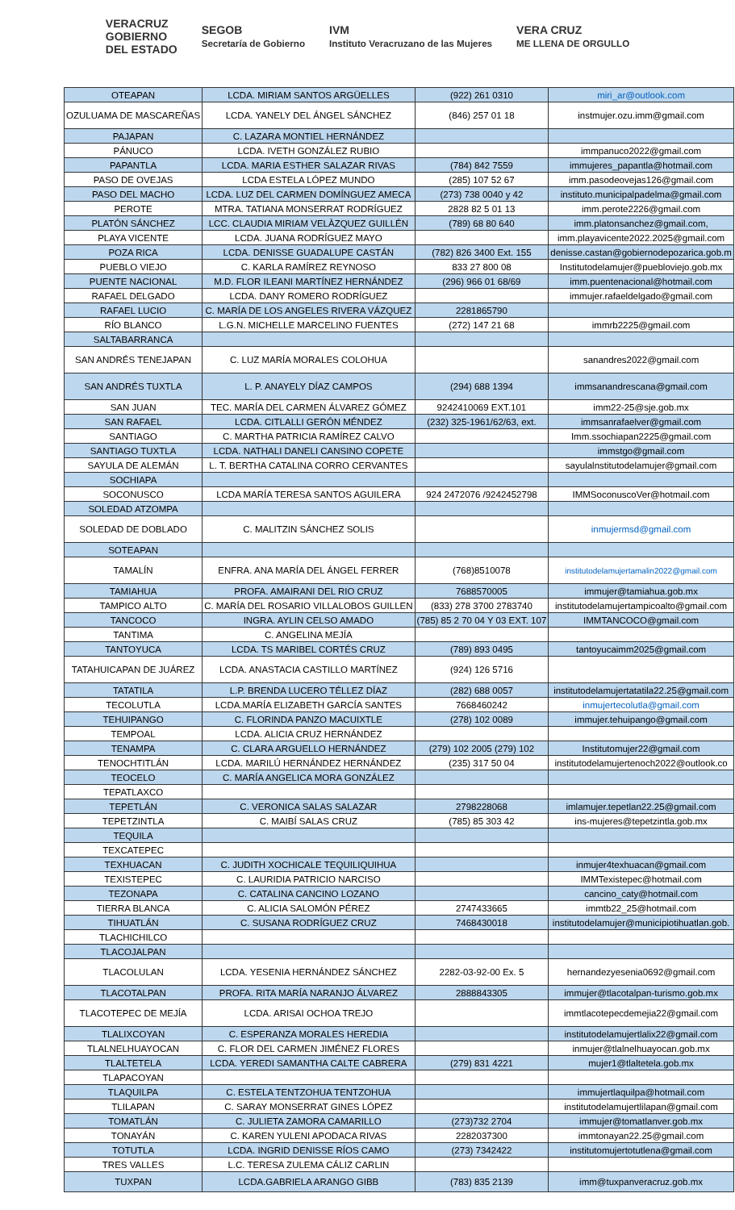VERACRUZ
GOBIERNO
DEL ESTADO
SEGOB
Secretaría de Gobierno
IVM
Instituto Veracruzano de las Mujeres
VERA CRUZ
ME LLENA DE ORGULLO
| OTEAPAN | LCDA. MIRIAM SANTOS ARGÜELLES | (922) 261 0310 | miri_ar@outlook.com |
| OZULUAMA DE MASCAREÑAS | LCDA. YANELY DEL ÁNGEL SÁNCHEZ | (846) 257 01 18 | instmujer.ozu.imm@gmail.com |
| PAJAPAN | C. LAZARA MONTIEL HERNÁNDEZ | | |
| PÁNUCO | LCDA. IVETH GONZÁLEZ RUBIO | | immpanuco2022@gmail.com |
| PAPANTLA | LCDA. MARIA ESTHER SALAZAR RIVAS | (784) 842 7559 | immujeres_papantla@hotmail.com |
| PASO DE OVEJAS | LCDA ESTELA LÓPEZ MUNDO | (285) 107 52 67 | imm.pasodeovejas126@gmail.com |
| PASO DEL MACHO | LCDA. LUZ DEL CARMEN DOMÍNGUEZ AMECA | (273) 738 0040 y 42 | instituto.municipalpadelma@gmail.com |
| PEROTE | MTRA. TATIANA MONSERRAT RODRÍGUEZ | 2828 82 5 01 13 | imm.perote2226@gmail.com |
| PLATÓN SÁNCHEZ | LCC. CLAUDIA MIRIAM VELÀZQUEZ GUILLÉN | (789) 68 80 640 | imm.platonsanchez@gmail.com, |
| PLAYA VICENTE | LCDA. JUANA RODRÍGUEZ MAYO | | imm.playavicente2022.2025@gmail.com |
| POZA RICA | LCDA. DENISSE GUADALUPE CASTÁN | (782) 826 3400 Ext. 155 | denisse.castan@gobiernodepozarica.gob.m |
| PUEBLO VIEJO | C. KARLA RAMÍREZ REYNOSO | 833 27 800 08 | Institutodelamujer@puebloviejo.gob.mx |
| PUENTE NACIONAL | M.D. FLOR ILEANI MARTÍNEZ HERNÁNDEZ | (296) 966 01 68/69 | imm.puentenacional@hotmail.com |
| RAFAEL DELGADO | LCDA. DANY ROMERO RODRÍGUEZ | | immujer.rafaeldelgado@gmail.com |
| RAFAEL LUCIO | C. MARÍA DE LOS ANGELES RIVERA VÁZQUEZ | 2281865790 | |
| RÍO BLANCO | L.G.N. MICHELLE MARCELINO FUENTES | (272) 147 21 68 | immrb2225@gmail.com |
| SALTABARRANCA | | | |
| SAN ANDRÉS TENEJAPAN | C. LUZ MARÍA MORALES COLOHUA | | sanandres2022@gmail.com |
| SAN ANDRÉS TUXTLA | L. P. ANAYELY DÍAZ CAMPOS | (294) 688 1394 | immsanandrescana@gmail.com |
| SAN JUAN | TEC. MARÍA DEL CARMEN ÁLVAREZ GÓMEZ | 9242410069 EXT.101 | imm22-25@sje.gob.mx |
| SAN RAFAEL | LCDA. CITLALLI GERÓN MÉNDEZ | (232) 325-1961/62/63, ext. | immsanrafaelver@gmail.com |
| SANTIAGO | C. MARTHA PATRICIA RAMÍREZ CALVO | | Imm.ssochiapan2225@gmail.com |
| SANTIAGO TUXTLA | LCDA. NATHALI DANELI CANSINO COPETE | | immstgo@gmail.com |
| SAYULA DE ALEMÁN | L. T. BERTHA CATALINA CORRO CERVANTES | | sayulalnstitutodelamujer@gmail.com |
| SOCHIAPA | | | |
| SOCONUSCO | LCDA MARÍA TERESA SANTOS AGUILERA | 924 2472076 /9242452798 | IMMSoconuscoVer@hotmail.com |
| SOLEDAD ATZOMPA | | | |
| SOLEDAD DE DOBLADO | C. MALITZIN SÁNCHEZ SOLIS | | inmujermsd@gmail.com |
| SOTEAPAN | | | |
| TAMALÍN | ENFRA. ANA MARÍA DEL ÁNGEL FERRER | (768)8510078 | institutodelamujertamalin2022@gmail.com |
| TAMIAHUA | PROFA. AMAIRANI DEL RIO CRUZ | 7688570005 | immujer@tamiahua.gob.mx |
| TAMPICO ALTO | C. MARÍA DEL ROSARIO VILLALOBOS GUILLEN | (833) 278 3700 2783740 | institutodelamujertampicoalto@gmail.com |
| TANCOCO | INGRA. AYLIN CELSO AMADO | (785) 85 2 70 04 Y 03 EXT. 107 | IMMTANCOCO@gmail.com |
| TANTIMA | C. ANGELINA MEJÍA | | |
| TANTOYUCA | LCDA. TS MARIBEL CORTÉS CRUZ | (789) 893 0495 | tantoyucaimm2025@gmail.com |
| TATAHUICAPAN DE JUÁREZ | LCDA. ANASTACIA CASTILLO MARTÍNEZ | (924) 126 5716 | |
| TATATILA | L.P. BRENDA LUCERO TÉLLEZ DÍAZ | (282) 688 0057 | institutodelamujertatatila22.25@gmail.com |
| TECOLUTLA | LCDA.MARÍA ELIZABETH GARCÍA SANTES | 7668460242 | inmujertecolutla@gmail.com |
| TEHUIPANGO | C. FLORINDA PANZO MACUIXTLE | (278) 102 0089 | immujer.tehuipango@gmail.com |
| TEMPOAL | LCDA. ALICIA CRUZ HERNÁNDEZ | | |
| TENAMPA | C. CLARA ARGUELLO HERNÁNDEZ | (279) 102 2005 (279) 102 | Institutomujer22@gmail.com |
| TENOCHTITLÁN | LCDA. MARILÚ HERNÁNDEZ HERNÁNDEZ | (235) 317 50 04 | institutodelamujertenoch2022@outlook.co |
| TEOCELO | C. MARÍA ANGELICA MORA GONZÁLEZ | | |
| TEPATLAXCO | | | |
| TEPETLÁN | C. VERONICA SALAS SALAZAR | 2798228068 | imlamujer.tepetlan22.25@gmail.com |
| TEPETZINTLA | C. MAIBÍ SALAS CRUZ | (785) 85 303 42 | ins-mujeres@tepetzintla.gob.mx |
| TEQUILA | | | |
| TEXCATEPEC | | | |
| TEXHUACAN | C. JUDITH XOCHICALE TEQUILIQUIHUA | | inmujer4texhuacan@gmail.com |
| TEXISTEPEC | C. LAURIDIA PATRICIO NARCISO | | IMMTexistepec@hotmail.com |
| TEZONAPA | C. CATALINA CANCINO LOZANO | | cancino_caty@hotmail.com |
| TIERRA BLANCA | C. ALICIA SALOMÓN PÉREZ | 2747433665 | immtb22_25@hotmail.com |
| TIHUATLÁN | C. SUSANA RODRÍGUEZ CRUZ | 7468430018 | institutodelamujer@municipiotihuatlan.gob. |
| TLACHICHILCO | | | |
| TLACOJALPAN | | | |
| TLACOLULAN | LCDA. YESENIA HERNÁNDEZ SÁNCHEZ | 2282-03-92-00 Ex. 5 | hernandezyesenia0692@gmail.com |
| TLACOTALPAN | PROFA. RITA MARÍA NARANJO ÁLVAREZ | 2888843305 | immujer@tlacotalpan-turismo.gob.mx |
| TLACOTEPEC DE MEJÍA | LCDA. ARISAI OCHOA TREJO | | immtlacotepecdemejia22@gmail.com |
| TLALIXCOYAN | C. ESPERANZA MORALES HEREDIA | | institutodelamujertlalix22@gmail.com |
| TLALNELHUAYOCAN | C. FLOR DEL CARMEN JIMÉNEZ FLORES | | inmujer@tlalnelhuayocan.gob.mx |
| TLALTETELA | LCDA. YEREDI SAMANTHA CALTE CABRERA | (279) 831 4221 | mujer1@tlaltetela.gob.mx |
| TLAPACOYAN | | | |
| TLAQUILPA | C. ESTELA TENTZOHUA TENTZOHUA | | immujertlaquilpa@hotmail.com |
| TLILAPAN | C. SARAY MONSERRAT GINES LÓPEZ | | institutodelamujertlilapan@gmail.com |
| TOMATLÁN | C. JULIETA ZAMORA CAMARILLO | (273)732 2704 | immujer@tomatlanver.gob.mx |
| TONAYÁN | C. KAREN YULENI APODACA RIVAS | 2282037300 | immtonayan22.25@gmail.com |
| TOTUTLA | LCDA. INGRID DENISSE RÍOS CAMO | (273) 7342422 | institutomujertotutlena@gmail.com |
| TRES VALLES | L.C. TERESA ZULEMA CÁLIZ CARLIN | | |
| TUXPAN | LCDA.GABRIELA ARANGO GIBB | (783) 835 2139 | imm@tuxpanveracruz.gob.mx |